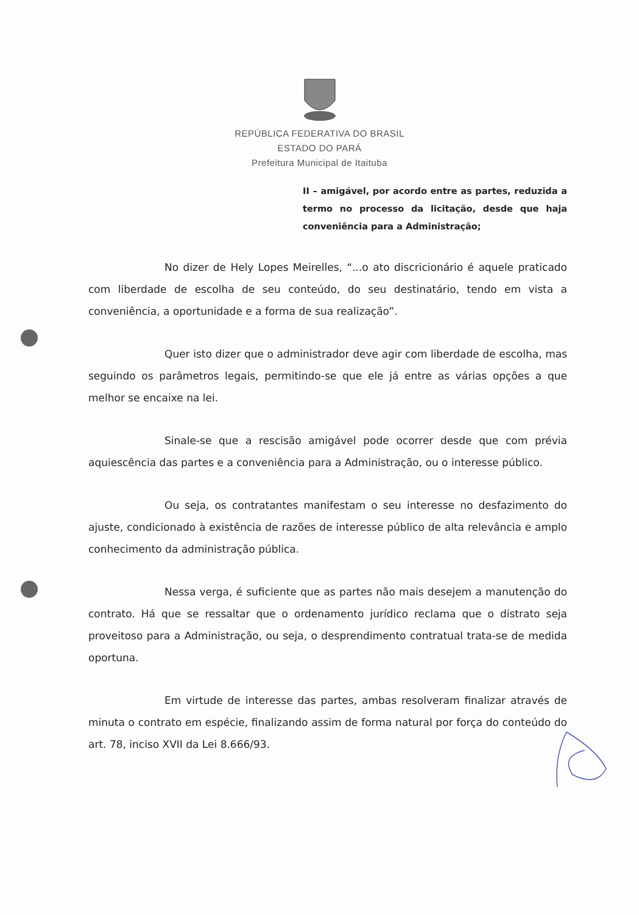REPÚBLICA FEDERATIVA DO BRASIL
ESTADO DO PARÁ
Prefeitura Municipal de Itaituba
II – amigável, por acordo entre as partes, reduzida a termo no processo da licitação, desde que haja conveniência para a Administração;
No dizer de Hely Lopes Meirelles, “...o ato discricionário é aquele praticado com liberdade de escolha de seu conteúdo, do seu destinatário, tendo em vista a conveniência, a oportunidade e a forma de sua realização”.
Quer isto dizer que o administrador deve agir com liberdade de escolha, mas seguindo os parâmetros legais, permitindo-se que ele já entre as várias opções a que melhor se encaixe na lei.
Sinale-se que a rescisão amigável pode ocorrer desde que com prévia aquiescência das partes e a conveniência para a Administração, ou o interesse público.
Ou seja, os contratantes manifestam o seu interesse no desfazimento do ajuste, condicionado à existência de razões de interesse público de alta relevância e amplo conhecimento da administração pública.
Nessa verga, é suficiente que as partes não mais desejem a manutenção do contrato. Há que se ressaltar que o ordenamento jurídico reclama que o distrato seja proveitoso para a Administração, ou seja, o desprendimento contratual trata-se de medida oportuna.
Em virtude de interesse das partes, ambas resolveram finalizar através de minuta o contrato em espécie, finalizando assim de forma natural por força do conteúdo do art. 78, inciso XVII da Lei 8.666/93.